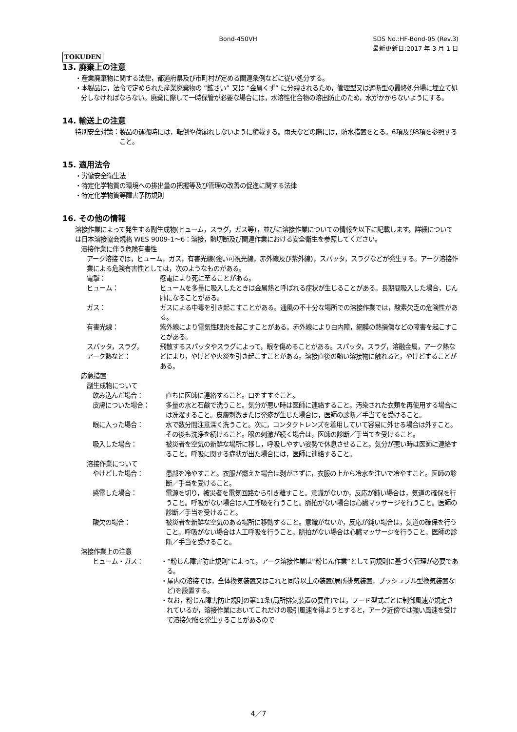TOKUDEN
Bond-450VH SDS No.:HF-Bond-05 (Rev.3)
最新更新日:2017 年 3 月 1 日
13. 廃棄上の注意
・産業廃棄物に関する法律，都道府県及び市町村が定める関連条例などに従い処分する。
・本製品は，法令で定められた産業廃棄物の “鉱さい” 又は “金属くず” に分類されるため，管理型又は遮断型の最終処分場に埋立て処分しなければならない。廃棄に際して一時保管が必要な場合には，水溶性化合物の溶出防止のため，水がかからないようにする。
14. 輸送上の注意
特別安全対策： 製品の運搬時には，転倒や荷崩れしないように積載する。雨天などの際には，防水措置をとる。6項及び8項を参照すること。
15. 適用法令
・労働安全衛生法
・特定化学物質の環境への排出量の把握等及び管理の改善の促進に関する法律
・特定化学物質等障害予防規則
16. その他の情報
溶接作業によって発生する副生成物(ヒューム，スラグ，ガス等)，並びに溶接作業についての情報を以下に記載します。詳細については日本溶接協会規格 WES 9009-1～6：溶接，熱切断及び関連作業における安全衛生を参照してください。
溶接作業に伴う危険有害性
アーク溶接では，ヒューム，ガス，有害光線(強い可視光線，赤外線及び紫外線)，スパッタ，スラグなどが発生する。アーク溶接作業による危険有害性としては，次のようなものがある。
電撃： 感電により死に至ることがある。
ヒューム： ヒュームを多量に吸入したときは金属熱と呼ばれる症状が生じることがある。長期間吸入した場合，じん肺になることがある。
ガス： ガスによる中毒を引き起こすことがある。通風の不十分な場所での溶接作業では，酸素欠乏の危険性がある。
有害光線： 紫外線により電気性眼炎を起こすことがある。赤外線により白内障，網膜の熱損傷などの障害を起こすことがある。
スパッタ，スラグ，
アーク熱など：
飛散するスパッタやスラグによって，眼を傷めることがある。スパッタ，スラグ，溶融金属，アーク熱などにより，やけどや火災を引き起こすことがある。溶接直後の熱い溶接物に触れると，やけどすることがある。
応急措置
副生成物について
飲み込んだ場合： 直ちに医師に連絡すること。口をすすぐこと。
皮膚についた場合： 多量の水と石鹸で洗うこと。気分が悪い時は医師に連絡すること。汚染された衣類を再使用する場合には洗濯すること。皮膚刺激または発疹が生じた場合は，医師の診断／手当てを受けること。
眼に入った場合： 水で数分間注意深く洗うこと。次に，コンタクトレンズを着用していて容易に外せる場合は外すこと。その後も洗浄を続けること。眼の刺激が続く場合は，医師の診断／手当てを受けること。
吸入した場合： 被災者を空気の新鮮な場所に移し，呼吸しやすい姿勢で休息させること。気分が悪い時は医師に連絡すること。呼吸に関する症状が出た場合には，医師に連絡すること。
溶接作業について
やけどした場合： 患部を冷やすこと。衣服が燃えた場合は剥がさずに，衣服の上から冷水を注いで冷やすこと。医師の診断／手当を受けること。
感電した場合： 電源を切り，被災者を電気回路から引き離すこと。意識がないか，反応が鈍い場合は，気道の確保を行うこと。呼吸がない場合は人工呼吸を行うこと。脈拍がない場合は心臓マッサージを行うこと。医師の診断／手当を受けること。
酸欠の場合： 被災者を新鮮な空気のある場所に移動すること。意識がないか，反応が鈍い場合は，気道の確保を行うこと。呼吸がない場合は人工呼吸を行うこと。脈拍がない場合は心臓マッサージを行うこと。医師の診断／手当を受けること。
溶接作業上の注意
ヒューム・ガス： ・“粉じん障害防止規則”によって，アーク溶接作業は“粉じん作業”として同規則に基づく管理が必要である。
・屋内の溶接では，全体換気装置又はこれと同等以上の装置(局所排気装置，プッシュプル型換気装置など)を設置する。
・なお，粉じん障害防止規則の第11条(局所排気装置の要件)では，フード型式ごとに制御風速が規定されているが，溶接作業においてこれだけの吸引風速を得ようとすると，アーク近傍では強い風速を受けて溶接欠陥を発生することがあるので
4／7